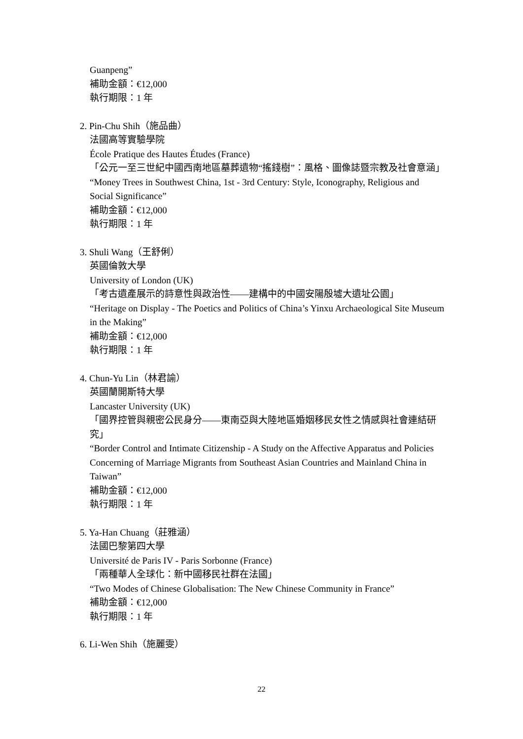Guanpeng”
補助金額：€12,000
執行期限：1 年
2. Pin-Chu Shih（施品曲）
法國高等實驗學院
École Pratique des Hautes Études (France)
「公元一至三世紀中國西南地區墓葬遺物“搖錢樹”：風格、圖像誌暨宗教及社會意涵」
“Money Trees in Southwest China, 1st - 3rd Century: Style, Iconography, Religious and Social Significance”
補助金額：€12,000
執行期限：1 年
3. Shuli Wang（王舒俐）
英國倫敦大學
University of London (UK)
「考古遺產展示的詩意性與政治性——建構中的中國安陽殷墟大遺址公園」
“Heritage on Display - The Poetics and Politics of China’s Yinxu Archaeological Site Museum in the Making”
補助金額：€12,000
執行期限：1 年
4. Chun-Yu Lin（林君諭）
英國蘭開斯特大學
Lancaster University (UK)
「國界控管與親密公民身分——東南亞與大陸地區婚姻移民女性之情感與社會連結研究」
“Border Control and Intimate Citizenship - A Study on the Affective Apparatus and Policies Concerning of Marriage Migrants from Southeast Asian Countries and Mainland China in Taiwan”
補助金額：€12,000
執行期限：1 年
5. Ya-Han Chuang（莊雅涵）
法國巴黎第四大學
Université de Paris IV - Paris Sorbonne (France)
「兩種華人全球化：新中國移民社群在法國」
“Two Modes of Chinese Globalisation: The New Chinese Community in France”
補助金額：€12,000
執行期限：1 年
6. Li-Wen Shih（施麗雯）
22